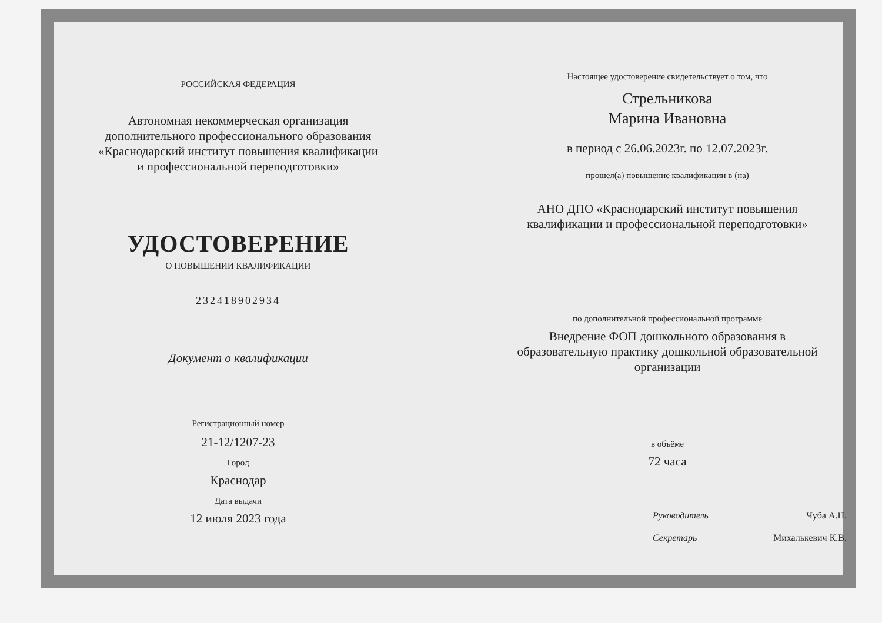РОССИЙСКАЯ ФЕДЕРАЦИЯ
Автономная некоммерческая организация
дополнительного профессионального образования
«Краснодарский институт повышения квалификации
и профессиональной переподготовки»
УДОСТОВЕРЕНИЕ
О ПОВЫШЕНИИ КВАЛИФИКАЦИИ
232418902934
Документ о квалификации
Регистрационный номер
21-12/1207-23
Город
Краснодар
Дата выдачи
12 июля 2023 года
Настоящее удостоверение свидетельствует о том, что
Стрельникова
Марина Ивановна
в период с 26.06.2023г. по 12.07.2023г.
прошел(а) повышение квалификации в (на)
АНО ДПО «Краснодарский институт повышения
квалификации и профессиональной переподготовки»
по дополнительной профессиональной программе
Внедрение ФОП дошкольного образования в
образовательную практику дошкольной образовательной
организации
в объёме
72 часа
Руководитель Чуба А.Н.
Секретарь Михалькевич К.В.